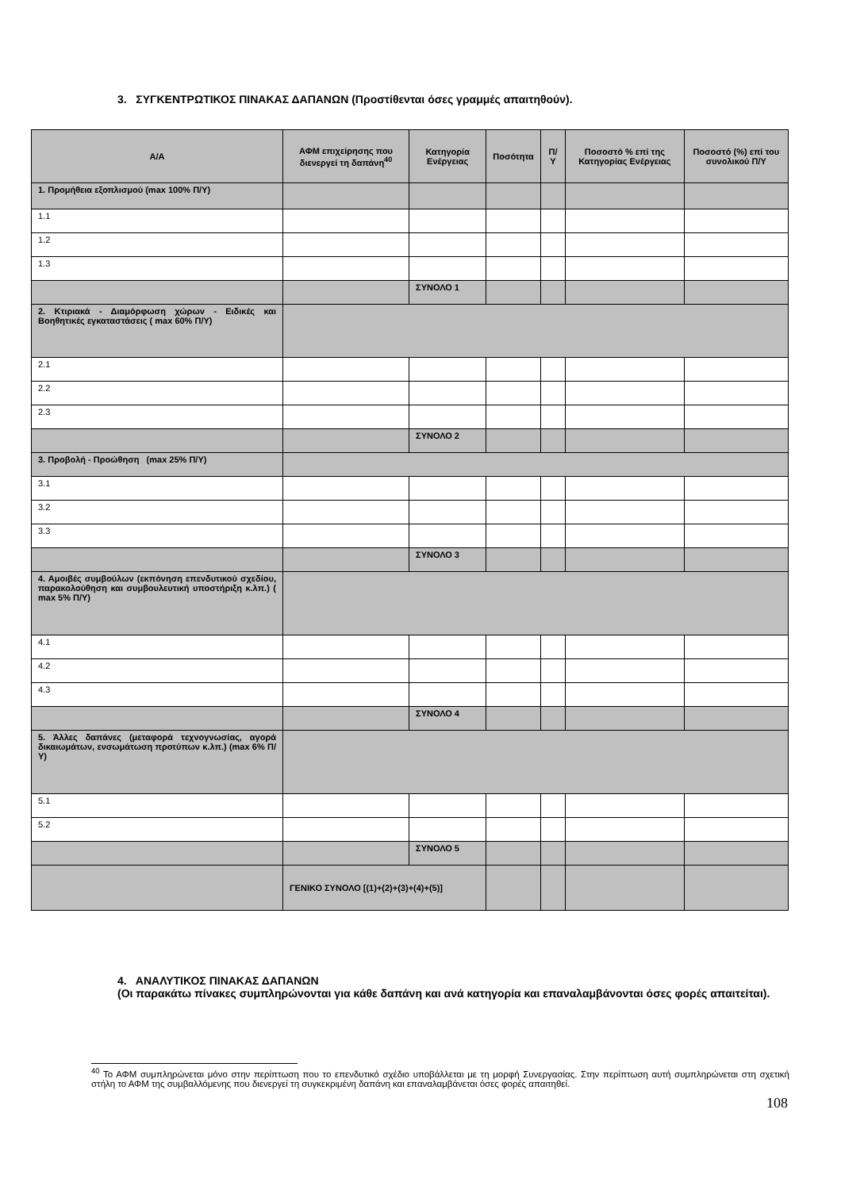3. ΣΥΓΚΕΝΤΡΩΤΙΚΟΣ ΠΙΝΑΚΑΣ ΔΑΠΑΝΩΝ (Προστίθενται όσες γραμμές απαιτηθούν).
| Α/Α | ΑΦΜ επιχείρησης που διενεργεί τη δαπάνη<sup>40</sup> | Κατηγορία Ενέργειας | Ποσότητα | Π/Υ | Ποσοστό % επί της Κατηγορίας Ενέργειας | Ποσοστό (%) επί του συνολικού Π/Υ |
| --- | --- | --- | --- | --- | --- | --- |
| 1. Προμήθεια εξοπλισμού (max 100% Π/Υ) | | | | | | |
| 1.1 | | | | | | |
| 1.2 | | | | | | |
| 1.3 | | | | | | |
| | | ΣΥΝΟΛΟ 1 | | | | |
| 2. Κτιριακά - Διαμόρφωση χώρων - Ειδικές και Βοηθητικές εγκαταστάσεις ( max 60% Π/Υ) | | | | | | |
| 2.1 | | | | | | |
| 2.2 | | | | | | |
| 2.3 | | | | | | |
| | | ΣΥΝΟΛΟ 2 | | | | |
| 3. Προβολή - Προώθηση (max 25% Π/Υ) | | | | | | |
| 3.1 | | | | | | |
| 3.2 | | | | | | |
| 3.3 | | | | | | |
| | | ΣΥΝΟΛΟ 3 | | | | |
| 4. Αμοιβές συμβούλων (εκπόνηση επενδυτικού σχεδίου, παρακολούθηση και συμβουλευτική υποστήριξη κ.λπ.) ( max 5% Π/Υ) | | | | | | |
| 4.1 | | | | | | |
| 4.2 | | | | | | |
| 4.3 | | | | | | |
| | | ΣΥΝΟΛΟ 4 | | | | |
| 5. Άλλες δαπάνες (μεταφορά τεχνογνωσίας, αγορά δικαιωμάτων, ενσωμάτωση προτύπων κ.λπ.) (max 6% Π/Υ) | | | | | | |
| 5.1 | | | | | | |
| 5.2 | | | | | | |
| | | ΣΥΝΟΛΟ 5 | | | | |
| | ΓΕΝΙΚΟ ΣΥΝΟΛΟ [(1)+(2)+(3)+(4)+(5)] | | | | | |
4. ΑΝΑΛΥΤΙΚΟΣ ΠΙΝΑΚΑΣ ΔΑΠΑΝΩΝ
(Οι παρακάτω πίνακες συμπληρώνονται για κάθε δαπάνη και ανά κατηγορία και επαναλαμβάνονται όσες φορές απαιτείται).
<sup>40</sup> Το ΑΦΜ συμπληρώνεται μόνο στην περίπτωση που το επενδυτικό σχέδιο υποβάλλεται με τη μορφή Συνεργασίας. Στην περίπτωση αυτή συμπληρώνεται στη σχετική στήλη το ΑΦΜ της συμβαλλόμενης που διενεργεί τη συγκεκριμένη δαπάνη και επαναλαμβάνεται όσες φορές απαιτηθεί.
108